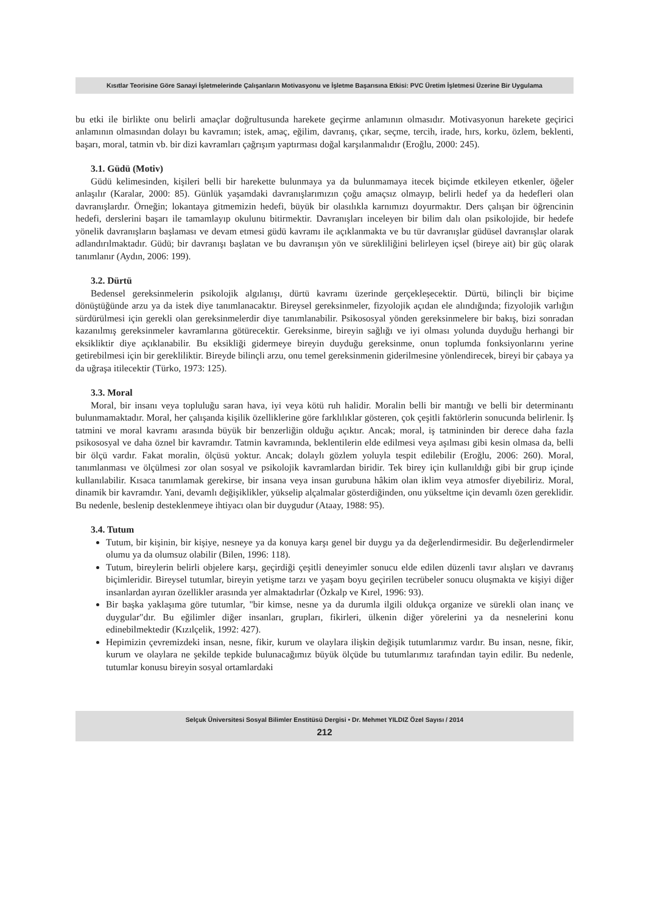Kısıtlar Teorisine Göre Sanayi İşletmelerinde Çalışanların Motivasyonu ve İşletme Başarısına Etkisi: PVC Üretim İşletmesi Üzerine Bir Uygulama
bu etki ile birlikte onu belirli amaçlar doğrultusunda harekete geçirme anlamının olmasıdır. Motivasyonun harekete geçirici anlamının olmasından dolayı bu kavramın; istek, amaç, eğilim, davranış, çıkar, seçme, tercih, irade, hırs, korku, özlem, beklenti, başarı, moral, tatmin vb. bir dizi kavramları çağrışım yaptırması doğal karşılanmalıdır (Eroğlu, 2000: 245).
3.1. Güdü (Motiv)
Güdü kelimesinden, kişileri belli bir harekette bulunmaya ya da bulunmamaya itecek biçimde etkileyen etkenler, öğeler anlaşılır (Karalar, 2000: 85). Günlük yaşamdaki davranışlarımızın çoğu amaçsız olmayıp, belirli hedef ya da hedefleri olan davranışlardır. Örneğin; lokantaya gitmemizin hedefi, büyük bir olasılıkla karnımızı doyurmaktır. Ders çalışan bir öğrencinin hedefi, derslerini başarı ile tamamlayıp okulunu bitirmektir. Davranışları inceleyen bir bilim dalı olan psikolojide, bir hedefe yönelik davranışların başlaması ve devam etmesi güdü kavramı ile açıklanmakta ve bu tür davranışlar güdüsel davranışlar olarak adlandırılmaktadır. Güdü; bir davranışı başlatan ve bu davranışın yön ve sürekliliğini belirleyen içsel (bireye ait) bir güç olarak tanımlanır (Aydın, 2006: 199).
3.2. Dürtü
Bedensel gereksinmelerin psikolojik algılanışı, dürtü kavramı üzerinde gerçekleşecektir. Dürtü, bilinçli bir biçime dönüştüğünde arzu ya da istek diye tanımlanacaktır. Bireysel gereksinmeler, fizyolojik açıdan ele alındığında; fizyolojik varlığın sürdürülmesi için gerekli olan gereksinmelerdir diye tanımlanabilir. Psikososyal yönden gereksinmelere bir bakış, bizi sonradan kazanılmış gereksinmeler kavramlarına götürecektir. Gereksinme, bireyin sağlığı ve iyi olması yolunda duyduğu herhangi bir eksikliktir diye açıklanabilir. Bu eksikliği gidermeye bireyin duyduğu gereksinme, onun toplumda fonksiyonlarını yerine getirebilmesi için bir gerekliliktir. Bireyde bilinçli arzu, onu temel gereksinmenin giderilmesine yönlendirecek, bireyi bir çabaya ya da uğraşa itilecektir (Türko, 1973: 125).
3.3. Moral
Moral, bir insanı veya topluluğu saran hava, iyi veya kötü ruh halidir. Moralin belli bir mantığı ve belli bir determinantı bulunmamaktadır. Moral, her çalışanda kişilik özelliklerine göre farklılıklar gösteren, çok çeşitli faktörlerin sonucunda belirlenir. İş tatmini ve moral kavramı arasında büyük bir benzerliğin olduğu açıktır. Ancak; moral, iş tatmininden bir derece daha fazla psikososyal ve daha öznel bir kavramdır. Tatmin kavramında, beklentilerin elde edilmesi veya aşılması gibi kesin olmasa da, belli bir ölçü vardır. Fakat moralin, ölçüsü yoktur. Ancak; dolaylı gözlem yoluyla tespit edilebilir (Eroğlu, 2006: 260). Moral, tanımlanması ve ölçülmesi zor olan sosyal ve psikolojik kavramlardan biridir. Tek birey için kullanıldığı gibi bir grup içinde kullanılabilir. Kısaca tanımlamak gerekirse, bir insana veya insan gurubuna hâkim olan iklim veya atmosfer diyebiliriz. Moral, dinamik bir kavramdır. Yani, devamlı değişiklikler, yükselip alçalmalar gösterdiğinden, onu yükseltme için devamlı özen gereklidir. Bu nedenle, beslenip desteklenmeye ihtiyacı olan bir duygudur (Ataay, 1988: 95).
3.4. Tutum
Tutum, bir kişinin, bir kişiye, nesneye ya da konuya karşı genel bir duygu ya da değerlendirmesidir. Bu değerlendirmeler olumu ya da olumsuz olabilir (Bilen, 1996: 118).
Tutum, bireylerin belirli objelere karşı, geçirdiği çeşitli deneyimler sonucu elde edilen düzenli tavır alışları ve davranış biçimleridir. Bireysel tutumlar, bireyin yetişme tarzı ve yaşam boyu geçirilen tecrübeler sonucu oluşmakta ve kişiyi diğer insanlardan ayıran özellikler arasında yer almaktadırlar (Özkalp ve Kırel, 1996: 93).
Bir başka yaklaşıma göre tutumlar, "bir kimse, nesne ya da durumla ilgili oldukça organize ve sürekli olan inanç ve duygular"dır. Bu eğilimler diğer insanları, grupları, fikirleri, ülkenin diğer yörelerini ya da nesnelerini konu edinebilmektedir (Kızılçelik, 1992: 427).
Hepimizin çevremizdeki insan, nesne, fikir, kurum ve olaylara ilişkin değişik tutumlarımız vardır. Bu insan, nesne, fikir, kurum ve olaylara ne şekilde tepkide bulunacağımız büyük ölçüde bu tutumlarımız tarafından tayin edilir. Bu nedenle, tutumlar konusu bireyin sosyal ortamlardaki
Selçuk Üniversitesi Sosyal Bilimler Enstitüsü Dergisi • Dr. Mehmet YILDIZ Özel Sayısı / 2014
212